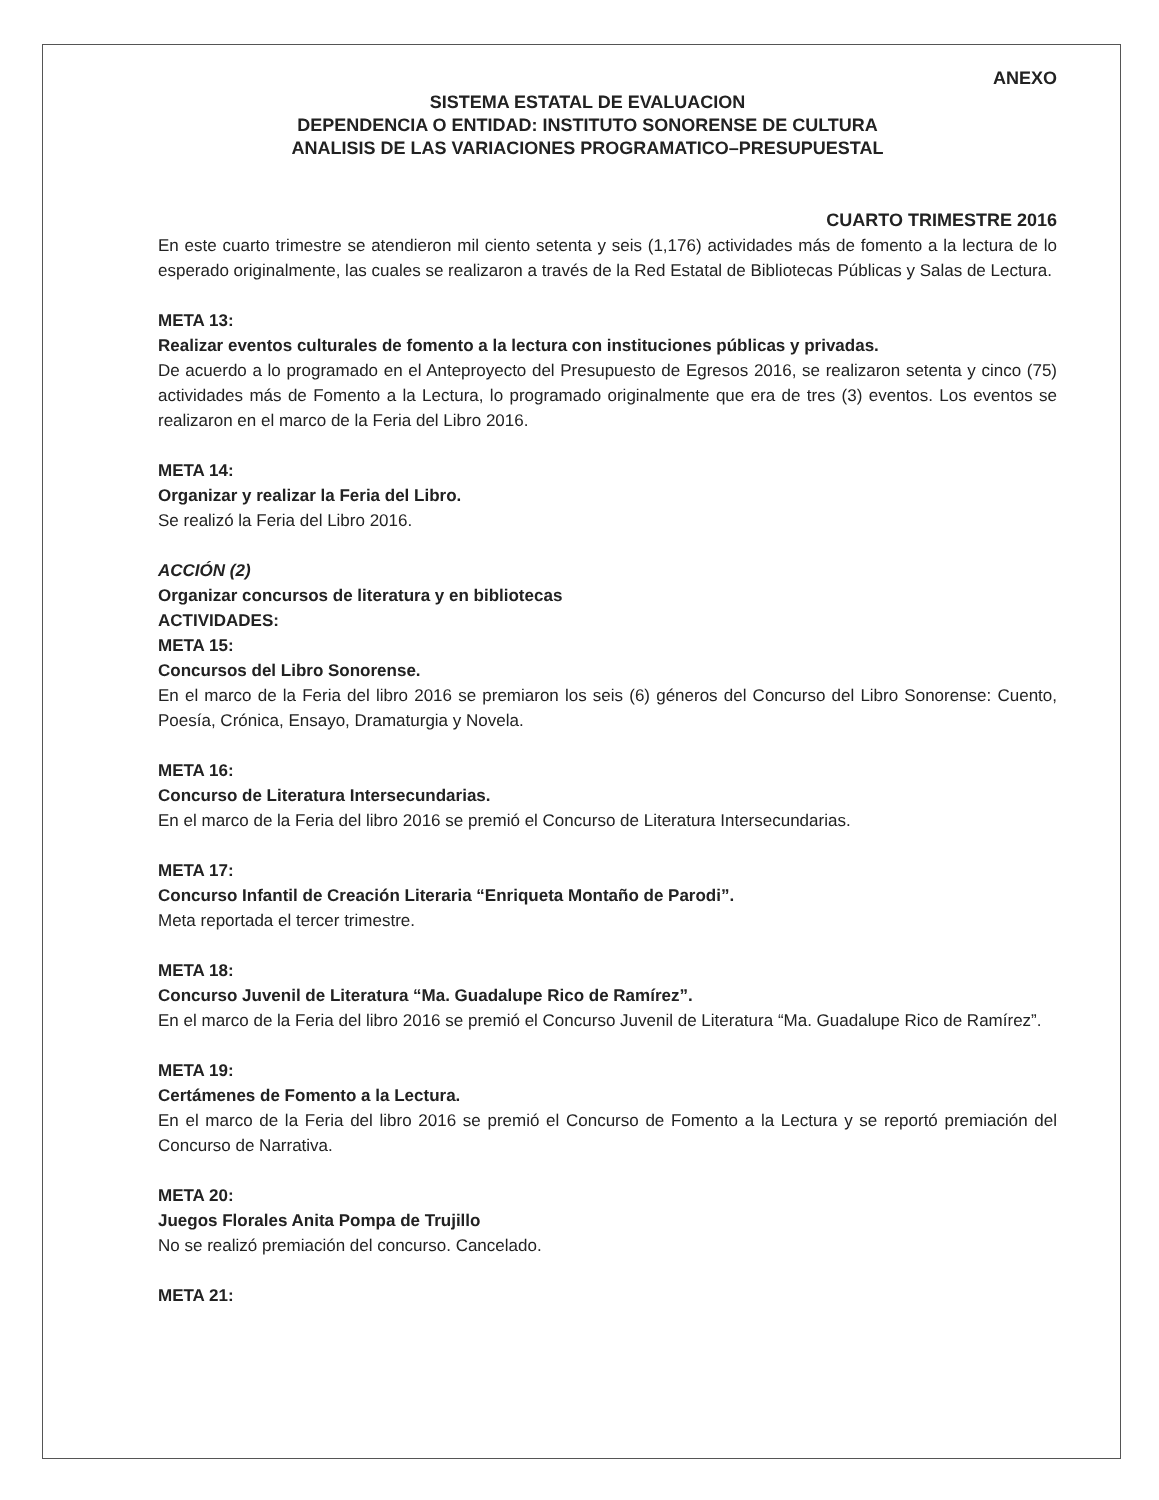ANEXO
SISTEMA ESTATAL DE EVALUACION
DEPENDENCIA O ENTIDAD: INSTITUTO SONORENSE DE CULTURA
ANALISIS DE LAS VARIACIONES PROGRAMATICO–PRESUPUESTAL
CUARTO TRIMESTRE 2016
En este cuarto trimestre se atendieron mil ciento setenta y seis (1,176) actividades más de fomento a la lectura de lo esperado originalmente, las cuales se realizaron a través de la Red Estatal de Bibliotecas Públicas y Salas de Lectura.
META 13:
Realizar eventos culturales de fomento a la lectura con instituciones públicas y privadas.
De acuerdo a lo programado en el Anteproyecto del Presupuesto de Egresos 2016, se realizaron setenta y cinco (75) actividades más de Fomento a la Lectura, lo programado originalmente que era de tres (3) eventos. Los eventos se realizaron en el marco de la Feria del Libro 2016.
META 14:
Organizar y realizar la Feria del Libro.
Se realizó la Feria del Libro 2016.
ACCIÓN (2)
Organizar concursos de literatura y en bibliotecas
ACTIVIDADES:
META 15:
Concursos del Libro Sonorense.
En el marco de la Feria del libro 2016 se premiaron los seis (6) géneros del Concurso del Libro Sonorense: Cuento, Poesía, Crónica, Ensayo, Dramaturgia y Novela.
META 16:
Concurso de Literatura Intersecundarias.
En el marco de la Feria del libro 2016 se premió el Concurso de Literatura Intersecundarias.
META 17:
Concurso Infantil de Creación Literaria “Enriqueta Montaño de Parodi”.
Meta reportada el tercer trimestre.
META 18:
Concurso Juvenil de Literatura “Ma. Guadalupe Rico de Ramírez”.
En el marco de la Feria del libro 2016 se premió el Concurso Juvenil de Literatura “Ma. Guadalupe Rico de Ramírez”.
META 19:
Certámenes de Fomento a la Lectura.
En el marco de la Feria del libro 2016 se premió el Concurso de Fomento a la Lectura y se reportó premiación del Concurso de Narrativa.
META 20:
Juegos Florales Anita Pompa de Trujillo
No se realizó premiación del concurso. Cancelado.
META 21: